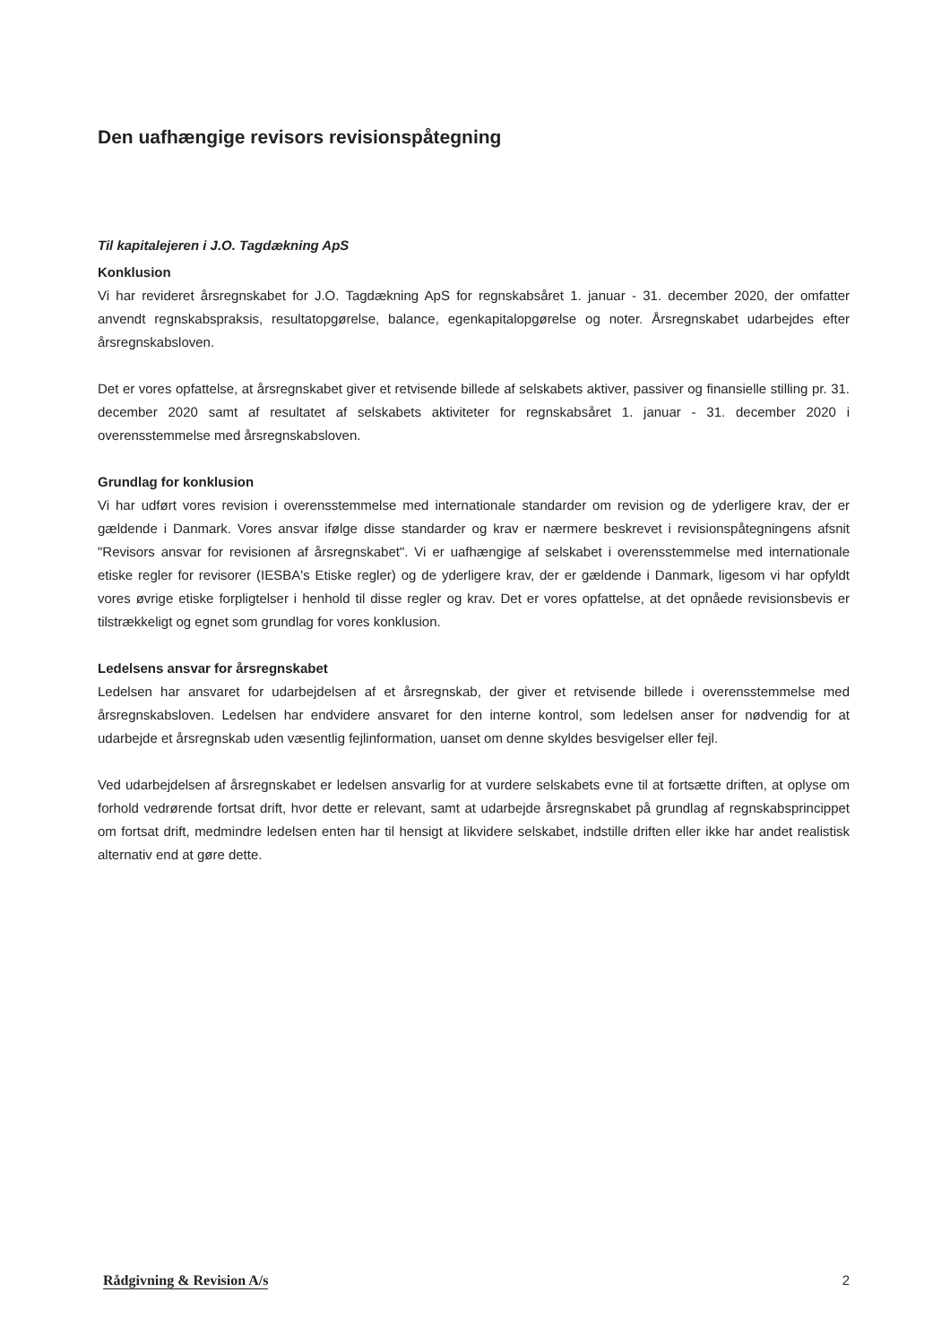Den uafhængige revisors revisionspåtegning
Til kapitalejeren i J.O. Tagdækning ApS
Konklusion
Vi har revideret årsregnskabet for J.O. Tagdækning ApS for regnskabsåret 1. januar - 31. december 2020, der omfatter anvendt regnskabspraksis, resultatopgørelse, balance, egenkapitalopgørelse og noter. Årsregnskabet udarbejdes efter årsregnskabsloven.
Det er vores opfattelse, at årsregnskabet giver et retvisende billede af selskabets aktiver, passiver og finansielle stilling pr. 31. december 2020 samt af resultatet af selskabets aktiviteter for regnskabsåret 1. januar - 31. december 2020 i overensstemmelse med årsregnskabsloven.
Grundlag for konklusion
Vi har udført vores revision i overensstemmelse med internationale standarder om revision og de yderligere krav, der er gældende i Danmark. Vores ansvar ifølge disse standarder og krav er nærmere beskrevet i revisionspåtegningens afsnit "Revisors ansvar for revisionen af årsregnskabet". Vi er uafhængige af selskabet i overensstemmelse med internationale etiske regler for revisorer (IESBA's Etiske regler) og de yderligere krav, der er gældende i Danmark, ligesom vi har opfyldt vores øvrige etiske forpligtelser i henhold til disse regler og krav. Det er vores opfattelse, at det opnåede revisionsbevis er tilstrækkeligt og egnet som grundlag for vores konklusion.
Ledelsens ansvar for årsregnskabet
Ledelsen har ansvaret for udarbejdelsen af et årsregnskab, der giver et retvisende billede i overensstemmelse med årsregnskabsloven. Ledelsen har endvidere ansvaret for den interne kontrol, som ledelsen anser for nødvendig for at udarbejde et årsregnskab uden væsentlig fejlinformation, uanset om denne skyldes besvigelser eller fejl.
Ved udarbejdelsen af årsregnskabet er ledelsen ansvarlig for at vurdere selskabets evne til at fortsætte driften, at oplyse om forhold vedrørende fortsat drift, hvor dette er relevant, samt at udarbejde årsregnskabet på grundlag af regnskabsprincippet om fortsat drift, medmindre ledelsen enten har til hensigt at likvidere selskabet, indstille driften eller ikke har andet realistisk alternativ end at gøre dette.
Rådgivning & Revision A/s 2